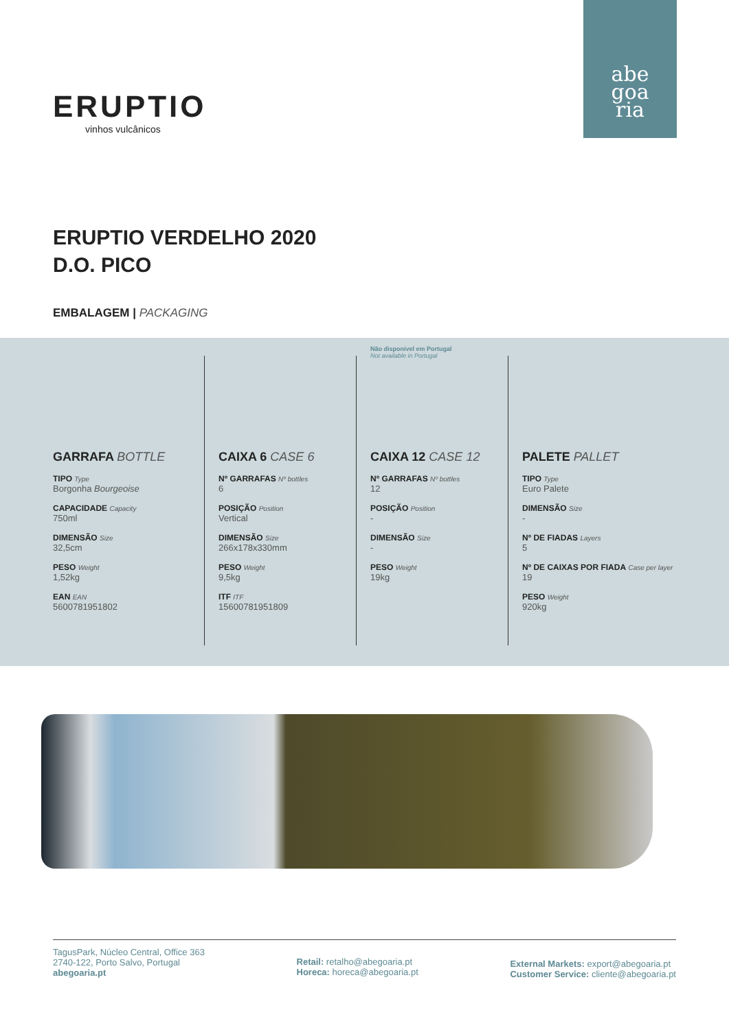abe
goa
ria
ERUPTIO
vinhos vulcânicos
ERUPTIO VERDELHO 2020
D.O. PICO
EMBALAGEM | PACKAGING
GARRAFA BOTTLE
TIPO Type
Borgonha Bourgeoise
CAPACIDADE Capacity
750ml
DIMENSÃO Size
32,5cm
PESO Weight
1,52kg
EAN EAN
5600781951802
CAIXA 6 CASE 6
Nº GARRAFAS Nº bottles
6
POSIÇÃO Position
Vertical
DIMENSÃO Size
266x178x330mm
PESO Weight
9,5kg
ITF ITF
15600781951809
Não disponível em Portugal
Not available in Portugal
CAIXA 12 CASE 12
Nº GARRAFAS Nº bottles
12
POSIÇÃO Position
-
DIMENSÃO Size
-
PESO Weight
19kg
PALETE PALLET
TIPO Type
Euro Palete
DIMENSÃO Size
-
Nº DE FIADAS Layers
5
Nº DE CAIXAS POR FIADA Case per layer
19
PESO Weight
920kg
TagusPark, Núcleo Central, Office 363
2740-122, Porto Salvo, Portugal
abegoaria.pt
Retail: retalho@abegoaria.pt
Horeca: horeca@abegoaria.pt
External Markets: export@abegoaria.pt
Customer Service: cliente@abegoaria.pt